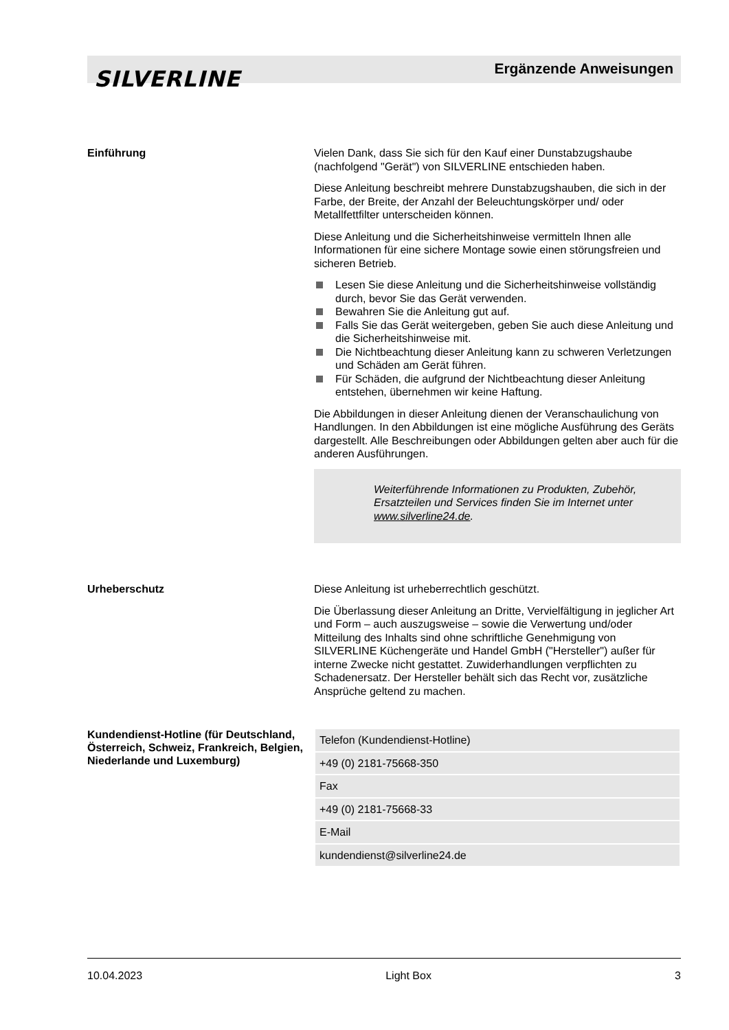SILVERLINE Ergänzende Anweisungen
Einführung
Vielen Dank, dass Sie sich für den Kauf einer Dunstabzugshaube (nachfolgend "Gerät") von SILVERLINE entschieden haben.
Diese Anleitung beschreibt mehrere Dunstabzugshauben, die sich in der Farbe, der Breite, der Anzahl der Beleuchtungskörper und/ oder Metallfettfilter unterscheiden können.
Diese Anleitung und die Sicherheitshinweise vermitteln Ihnen alle Informationen für eine sichere Montage sowie einen störungsfreien und sicheren Betrieb.
Lesen Sie diese Anleitung und die Sicherheitshinweise vollständig durch, bevor Sie das Gerät verwenden.
Bewahren Sie die Anleitung gut auf.
Falls Sie das Gerät weitergeben, geben Sie auch diese Anleitung und die Sicherheitshinweise mit.
Die Nichtbeachtung dieser Anleitung kann zu schweren Verletzungen und Schäden am Gerät führen.
Für Schäden, die aufgrund der Nichtbeachtung dieser Anleitung entstehen, übernehmen wir keine Haftung.
Die Abbildungen in dieser Anleitung dienen der Veranschaulichung von Handlungen. In den Abbildungen ist eine mögliche Ausführung des Geräts dargestellt. Alle Beschreibungen oder Abbildungen gelten aber auch für die anderen Ausführungen.
Weiterführende Informationen zu Produkten, Zubehör, Ersatzteilen und Services finden Sie im Internet unter www.silverline24.de.
Urheberschutz
Diese Anleitung ist urheberrechtlich geschützt.
Die Überlassung dieser Anleitung an Dritte, Vervielfältigung in jeglicher Art und Form – auch auszugsweise – sowie die Verwertung und/oder Mitteilung des Inhalts sind ohne schriftliche Genehmigung von SILVERLINE Küchengeräte und Handel GmbH ("Hersteller") außer für interne Zwecke nicht gestattet. Zuwiderhandlungen verpflichten zu Schadenersatz. Der Hersteller behält sich das Recht vor, zusätzliche Ansprüche geltend zu machen.
Kundendienst-Hotline (für Deutschland, Österreich, Schweiz, Frankreich, Belgien, Niederlande und Luxemburg)
| Telefon (Kundendienst-Hotline) |
| +49 (0) 2181-75668-350 |
| Fax |
| +49 (0) 2181-75668-33 |
| E-Mail |
| kundendienst@silverline24.de |
10.04.2023 Light Box 3